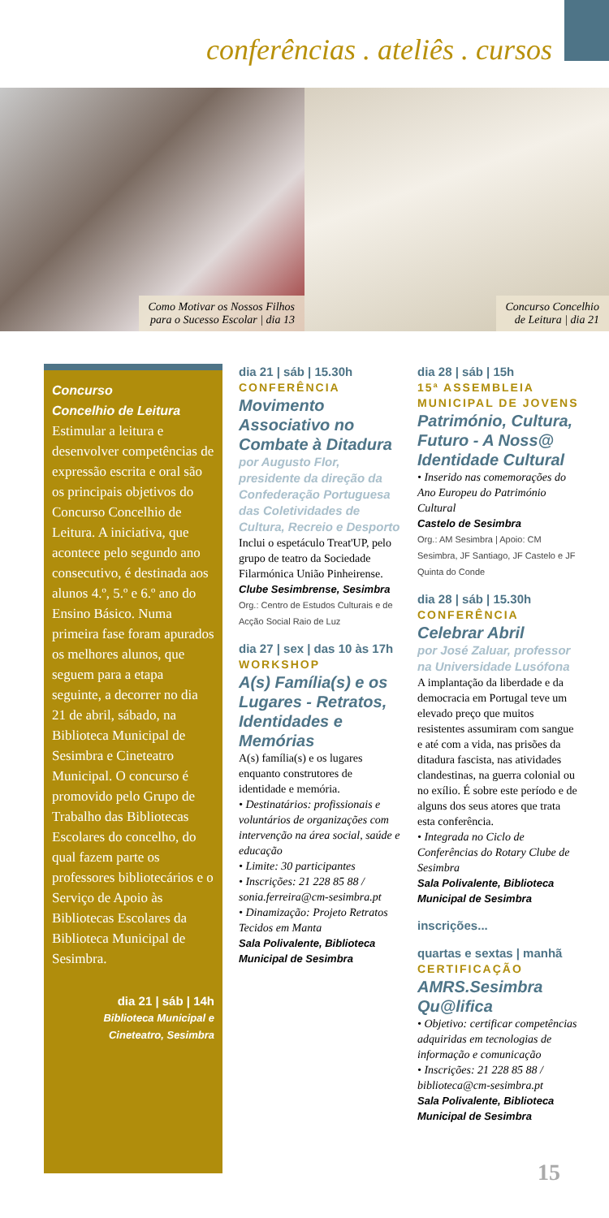conferências . ateliês . cursos
Como Motivar os Nossos Filhos
para o Sucesso Escolar | dia 13
Concurso Concelhio
de Leitura | dia 21
Concurso
Concelhio de Leitura
Estimular a leitura e desenvolver competências de expressão escrita e oral são os principais objetivos do Concurso Concelhio de Leitura. A iniciativa, que acontece pelo segundo ano consecutivo, é destinada aos alunos 4.º, 5.º e 6.º ano do Ensino Básico. Numa primeira fase foram apurados os melhores alunos, que seguem para a etapa seguinte, a decorrer no dia 21 de abril, sábado, na Biblioteca Municipal de Sesimbra e Cineteatro Municipal. O concurso é promovido pelo Grupo de Trabalho das Bibliotecas Escolares do concelho, do qual fazem parte os professores bibliotecários e o Serviço de Apoio às Bibliotecas Escolares da Biblioteca Municipal de Sesimbra.
dia 21 | sáb | 14h
Biblioteca Municipal e
Cineteatro, Sesimbra
dia 21 | sáb | 15.30h
CONFERÊNCIA
Movimento Associativo no Combate à Ditadura
por Augusto Flor, presidente da direção da Confederação Portuguesa das Coletividades de Cultura, Recreio e Desporto
Inclui o espetáculo Treat'UP, pelo grupo de teatro da Sociedade Filarmónica União Pinheirense.
Clube Sesimbrense, Sesimbra
Org.: Centro de Estudos Culturais e de Acção Social Raio de Luz
dia 27 | sex | das 10 às 17h
WORKSHOP
A(s) Família(s) e os Lugares - Retratos, Identidades e Memórias
A(s) família(s) e os lugares enquanto construtores de identidade e memória.
• Destinatários: profissionais e voluntários de organizações com intervenção na área social, saúde e educação
• Limite: 30 participantes
• Inscrições: 21 228 85 88 / sonia.ferreira@cm-sesimbra.pt
• Dinamização: Projeto Retratos Tecidos em Manta
Sala Polivalente, Biblioteca Municipal de Sesimbra
dia 28 | sáb | 15h
15ª ASSEMBLEIA MUNICIPAL DE JOVENS
Património, Cultura, Futuro - A Noss@ Identidade Cultural
• Inserido nas comemorações do Ano Europeu do Património Cultural
Castelo de Sesimbra
Org.: AM Sesimbra | Apoio: CM Sesimbra, JF Santiago, JF Castelo e JF Quinta do Conde
dia 28 | sáb | 15.30h
CONFERÊNCIA
Celebrar Abril
por José Zaluar, professor na Universidade Lusófona
A implantação da liberdade e da democracia em Portugal teve um elevado preço que muitos resistentes assumiram com sangue e até com a vida, nas prisões da ditadura fascista, nas atividades clandestinas, na guerra colonial ou no exílio. É sobre este período e de alguns dos seus atores que trata esta conferência.
• Integrada no Ciclo de Conferências do Rotary Clube de Sesimbra
Sala Polivalente, Biblioteca Municipal de Sesimbra
inscrições...
quartas e sextas | manhã
CERTIFICAÇÃO
AMRS.Sesimbra Qu@lifica
• Objetivo: certificar competências adquiridas em tecnologias de informação e comunicação
• Inscrições: 21 228 85 88 / biblioteca@cm-sesimbra.pt
Sala Polivalente, Biblioteca Municipal de Sesimbra
15